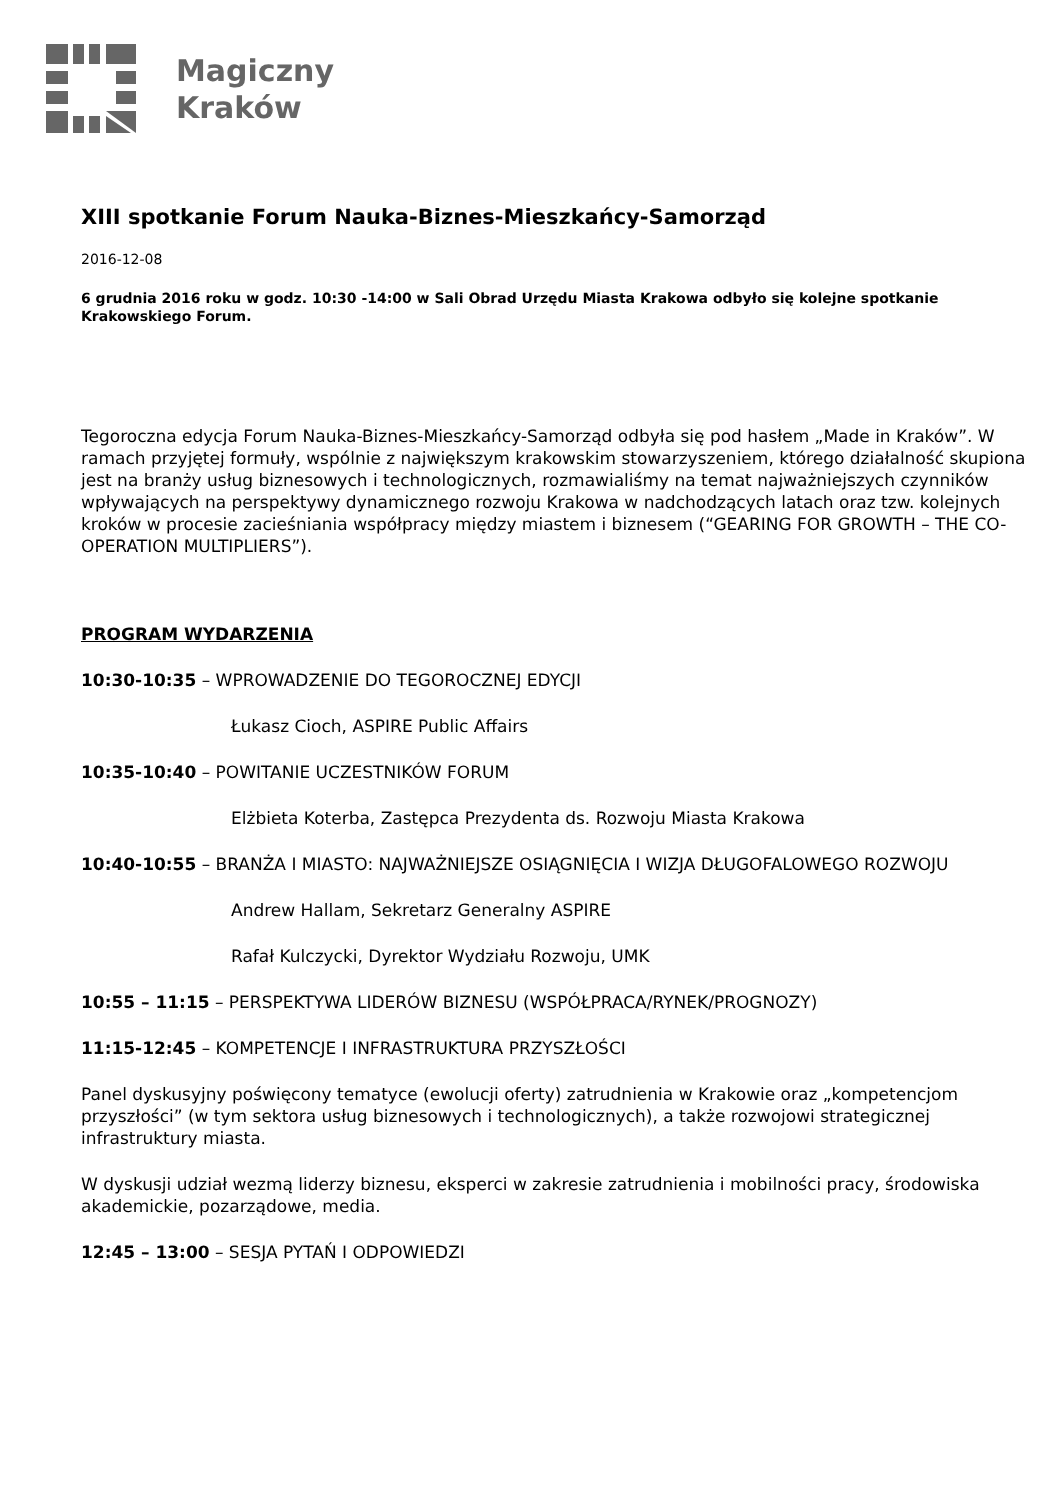Magiczny
Kraków
XIII spotkanie Forum Nauka-Biznes-Mieszkańcy-Samorząd
2016-12-08
6 grudnia 2016 roku w godz. 10:30 -14:00 w Sali Obrad Urzędu Miasta Krakowa odbyło się kolejne spotkanie Krakowskiego Forum.
Tegoroczna edycja Forum Nauka-Biznes-Mieszkańcy-Samorząd odbyła się pod hasłem „Made in Kraków”. W ramach przyjętej formuły, wspólnie z największym krakowskim stowarzyszeniem, którego działalność skupiona jest na branży usług biznesowych i technologicznych, rozmawialiśmy na temat najważniejszych czynników wpływających na perspektywy dynamicznego rozwoju Krakowa w nadchodzących latach oraz tzw. kolejnych kroków w procesie zacieśniania współpracy między miastem i biznesem (“GEARING FOR GROWTH – THE CO-OPERATION MULTIPLIERS”).
PROGRAM WYDARZENIA
10:30-10:35 – WPROWADZENIE DO TEGOROCZNEJ EDYCJI
Łukasz Cioch, ASPIRE Public Affairs
10:35-10:40 – POWITANIE UCZESTNIKÓW FORUM
Elżbieta Koterba, Zastępca Prezydenta ds. Rozwoju Miasta Krakowa
10:40-10:55 – BRANŻA I MIASTO: NAJWAŻNIEJSZE OSIĄGNIĘCIA I WIZJA DŁUGOFALOWEGO ROZWOJU
Andrew Hallam, Sekretarz Generalny ASPIRE
Rafał Kulczycki, Dyrektor Wydziału Rozwoju, UMK
10:55 – 11:15 – PERSPEKTYWA LIDERÓW BIZNESU (WSPÓŁPRACA/RYNEK/PROGNOZY)
11:15-12:45 – KOMPETENCJE I INFRASTRUKTURA PRZYSZŁOŚCI
Panel dyskusyjny poświęcony tematyce (ewolucji oferty) zatrudnienia w Krakowie oraz „kompetencjom przyszłości” (w tym sektora usług biznesowych i technologicznych), a także rozwojowi strategicznej infrastruktury miasta.
W dyskusji udział wezmą liderzy biznesu, eksperci w zakresie zatrudnienia i mobilności pracy, środowiska akademickie, pozarządowe, media.
12:45 – 13:00 – SESJA PYTAŃ I ODPOWIEDZI